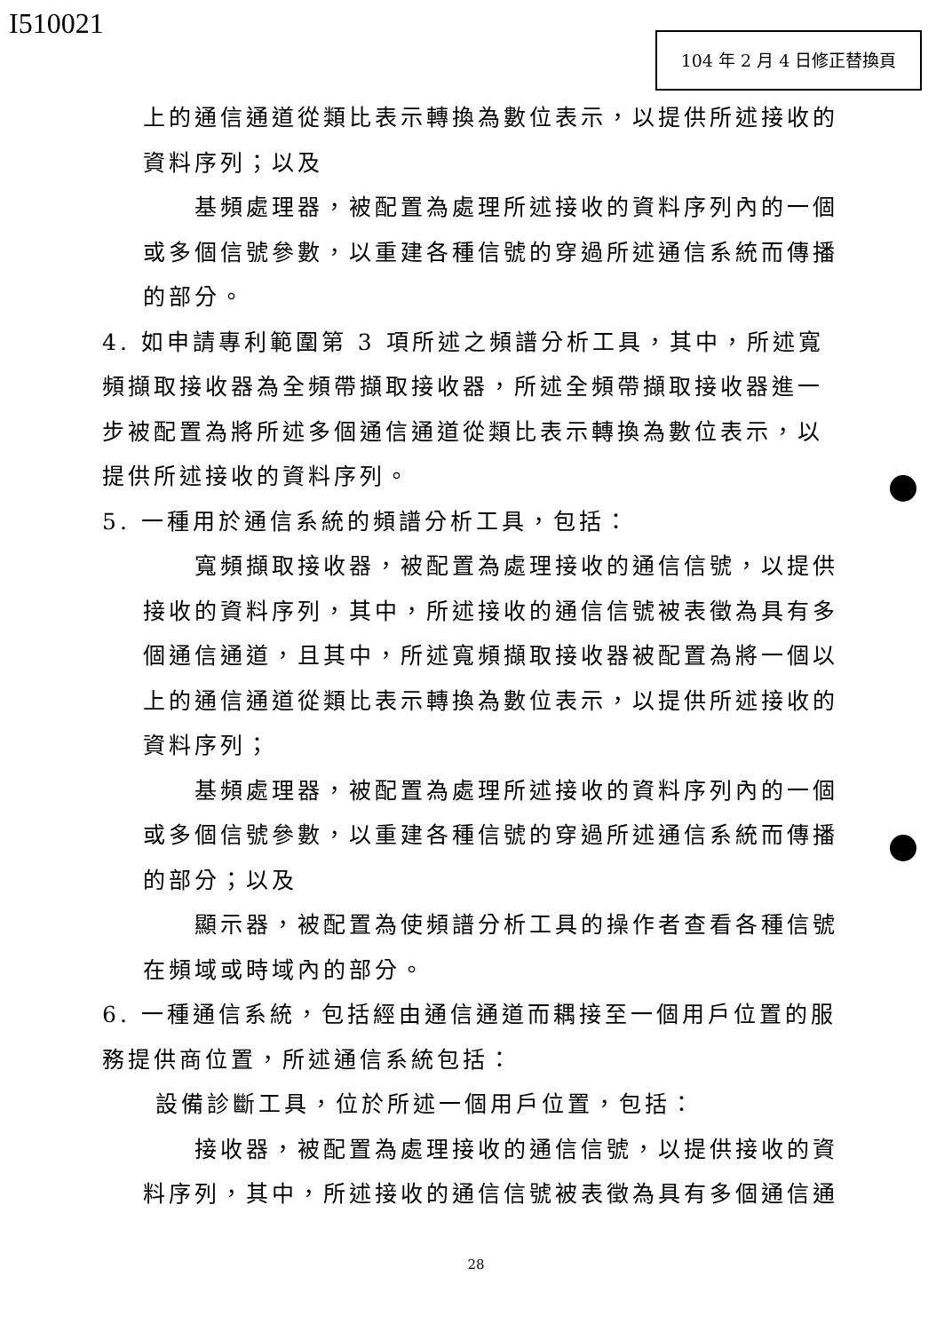I510021 104 年 2 月 4 日修正替換頁
上的通信通道從類比表示轉換為數位表示，以提供所述接收的資料序列；以及
基頻處理器，被配置為處理所述接收的資料序列內的一個或多個信號參數，以重建各種信號的穿過所述通信系統而傳播的部分。
4. 如申請專利範圍第 3 項所述之頻譜分析工具，其中，所述寬頻擷取接收器為全頻帶擷取接收器，所述全頻帶擷取接收器進一步被配置為將所述多個通信通道從類比表示轉換為數位表示，以提供所述接收的資料序列。
5. 一種用於通信系統的頻譜分析工具，包括：
寬頻擷取接收器，被配置為處理接收的通信信號，以提供接收的資料序列，其中，所述接收的通信信號被表徵為具有多個通信通道，且其中，所述寬頻擷取接收器被配置為將一個以上的通信通道從類比表示轉換為數位表示，以提供所述接收的資料序列；
基頻處理器，被配置為處理所述接收的資料序列內的一個或多個信號參數，以重建各種信號的穿過所述通信系統而傳播的部分；以及
顯示器，被配置為使頻譜分析工具的操作者查看各種信號在頻域或時域內的部分。
6. 一種通信系統，包括經由通信通道而耦接至一個用戶位置的服務提供商位置，所述通信系統包括：
設備診斷工具，位於所述一個用戶位置，包括：
接收器，被配置為處理接收的通信信號，以提供接收的資料序列，其中，所述接收的通信信號被表徵為具有多個通信通
28